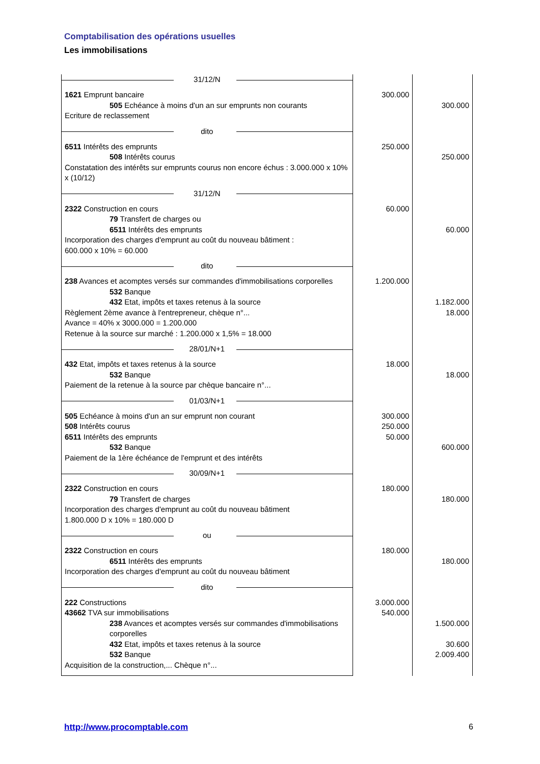Comptabilisation des opérations usuelles
Les immobilisations
| 31/12/N | | |
| 1621 Emprunt bancaire 505 Echéance à moins d'un an sur emprunts non courants Ecriture de reclassement | 300.000 | 300.000 |
| dito | | |
| 6511 Intérêts des emprunts 508 Intérêts courus Constatation des intérêts sur emprunts courus non encore échus : 3.000.000 x 10% x (10/12) | 250.000 | 250.000 |
| 31/12/N | | |
| 2322 Construction en cours 79 Transfert de charges ou 6511 Intérêts des emprunts Incorporation des charges d'emprunt au coût du nouveau bâtiment : 600.000 x 10% = 60.000 | 60.000 | 60.000 |
| dito | | |
| 238 Avances et acomptes versés sur commandes d'immobilisations corporelles 532 Banque 432 Etat, impôts et taxes retenus à la source Règlement 2ème avance à l'entrepreneur, chèque n°... Avance = 40% x 3000.000 = 1.200.000 Retenue à la source sur marché : 1.200.000 x 1,5% = 18.000 | 1.200.000 | 1.182.000 18.000 |
| 28/01/N+1 | | |
| 432 Etat, impôts et taxes retenus à la source 532 Banque Paiement de la retenue à la source par chèque bancaire n°... | 18.000 | 18.000 |
| 01/03/N+1 | | |
| 505 Echéance à moins d'un an sur emprunt non courant 508 Intérêts courus 6511 Intérêts des emprunts 532 Banque Paiement de la 1ère échéance de l'emprunt et des intérêts | 300.000 250.000 50.000 | 600.000 |
| 30/09/N+1 | | |
| 2322 Construction en cours 79 Transfert de charges Incorporation des charges d'emprunt au coût du nouveau bâtiment 1.800.000 D x 10% = 180.000 D | 180.000 | 180.000 |
| ou | | |
| 2322 Construction en cours 6511 Intérêts des emprunts Incorporation des charges d'emprunt au coût du nouveau bâtiment | 180.000 | 180.000 |
| dito | | |
| 222 Constructions 43662 TVA sur immobilisations 238 Avances et acomptes versés sur commandes d'immobilisations corporelles 432 Etat, impôts et taxes retenus à la source 532 Banque Acquisition de la construction,... Chèque n°... | 3.000.000 540.000 | 1.500.000 30.600 2.009.400 |
http://www.procomptable.com 6